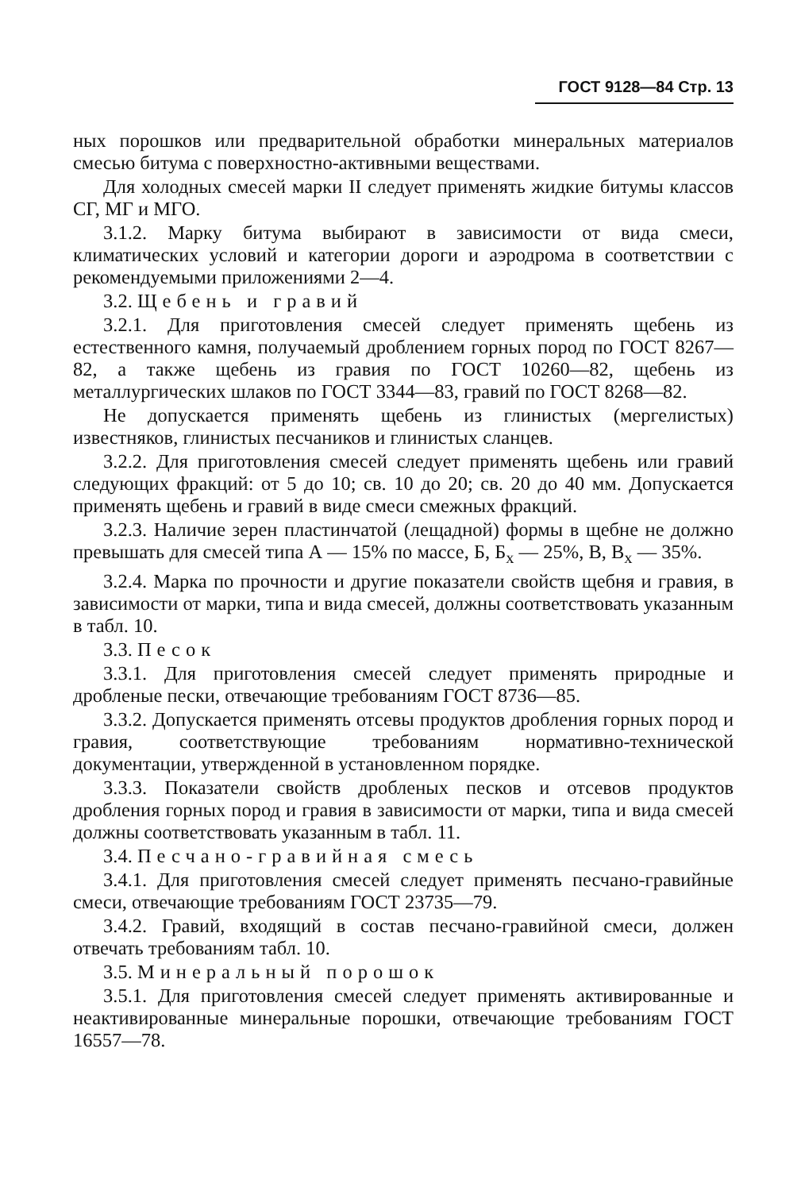ГОСТ 9128—84 Стр. 13
ных порошков или предварительной обработки минеральных материалов смесью битума с поверхностно-активными веществами.
Для холодных смесей марки II следует применять жидкие битумы классов СГ, МГ и МГО.
3.1.2. Марку битума выбирают в зависимости от вида смеси, климатических условий и категории дороги и аэродрома в соответствии с рекомендуемыми приложениями 2—4.
3.2. Щебень и гравий
3.2.1. Для приготовления смесей следует применять щебень из естественного камня, получаемый дроблением горных пород по ГОСТ 8267—82, а также щебень из гравия по ГОСТ 10260—82, щебень из металлургических шлаков по ГОСТ 3344—83, гравий по ГОСТ 8268—82.
Не допускается применять щебень из глинистых (мергелистых) известняков, глинистых песчаников и глинистых сланцев.
3.2.2. Для приготовления смесей следует применять щебень или гравий следующих фракций: от 5 до 10; св. 10 до 20; св. 20 до 40 мм. Допускается применять щебень и гравий в виде смеси смежных фракций.
3.2.3. Наличие зерен пластинчатой (лещадной) формы в щебне не должно превышать для смесей типа А — 15% по массе, Б, Б<sub>х</sub> — 25%, В, В<sub>х</sub> — 35%.
3.2.4. Марка по прочности и другие показатели свойств щебня и гравия, в зависимости от марки, типа и вида смесей, должны соответствовать указанным в табл. 10.
3.3. Песок
3.3.1. Для приготовления смесей следует применять природные и дробленые пески, отвечающие требованиям ГОСТ 8736—85.
3.3.2. Допускается применять отсевы продуктов дробления горных пород и гравия, соответствующие требованиям нормативно-технической документации, утвержденной в установленном порядке.
3.3.3. Показатели свойств дробленых песков и отсевов продуктов дробления горных пород и гравия в зависимости от марки, типа и вида смесей должны соответствовать указанным в табл. 11.
3.4. Песчано-гравийная смесь
3.4.1. Для приготовления смесей следует применять песчано-гравийные смеси, отвечающие требованиям ГОСТ 23735—79.
3.4.2. Гравий, входящий в состав песчано-гравийной смеси, должен отвечать требованиям табл. 10.
3.5. Минеральный порошок
3.5.1. Для приготовления смесей следует применять активированные и неактивированные минеральные порошки, отвечающие требованиям ГОСТ 16557—78.